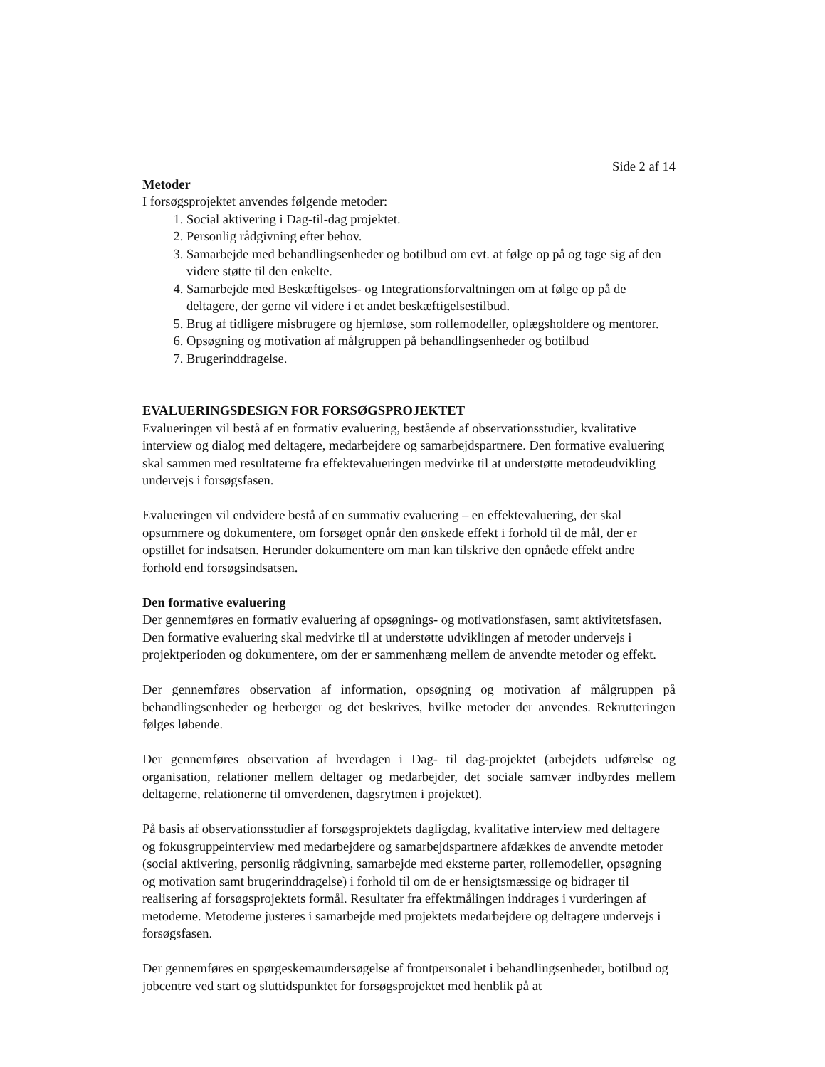Side 2 af 14
Metoder
I forsøgsprojektet anvendes følgende metoder:
1. Social aktivering i Dag-til-dag projektet.
2. Personlig rådgivning efter behov.
3. Samarbejde med behandlingsenheder og botilbud om evt. at følge op på og tage sig af den videre støtte til den enkelte.
4. Samarbejde med Beskæftigelses- og Integrationsforvaltningen om at følge op på de deltagere, der gerne vil videre i et andet beskæftigelsestilbud.
5. Brug af tidligere misbrugere og hjemløse, som rollemodeller, oplægsholdere og mentorer.
6. Opsøgning og motivation af målgruppen på behandlingsenheder og botilbud
7. Brugerinddragelse.
EVALUERINGSDESIGN FOR FORSØGSPROJEKTET
Evalueringen vil bestå af en formativ evaluering, bestående af observationsstudier, kvalitative interview og dialog med deltagere, medarbejdere og samarbejdspartnere. Den formative evaluering skal sammen med resultaterne fra effektevalueringen medvirke til at understøtte metodeudvikling undervejs i forsøgsfasen.
Evalueringen vil endvidere bestå af en summativ evaluering – en effektevaluering, der skal opsummere og dokumentere, om forsøget opnår den ønskede effekt i forhold til de mål, der er opstillet for indsatsen. Herunder dokumentere om man kan tilskrive den opnåede effekt andre forhold end forsøgsindsatsen.
Den formative evaluering
Der gennemføres en formativ evaluering af opsøgnings- og motivationsfasen, samt aktivitetsfasen. Den formative evaluering skal medvirke til at understøtte udviklingen af metoder undervejs i projektperioden og dokumentere, om der er sammenhæng mellem de anvendte metoder og effekt.
Der gennemføres observation af information, opsøgning og motivation af målgruppen på behandlingsenheder og herberger og det beskrives, hvilke metoder der anvendes. Rekrutteringen følges løbende.
Der gennemføres observation af hverdagen i Dag- til dag-projektet (arbejdets udførelse og organisation, relationer mellem deltager og medarbejder, det sociale samvær indbyrdes mellem deltagerne, relationerne til omverdenen, dagsrytmen i projektet).
På basis af observationsstudier af forsøgsprojektets dagligdag, kvalitative interview med deltagere og fokusgruppeinterview med medarbejdere og samarbejdspartnere afdækkes de anvendte metoder (social aktivering, personlig rådgivning, samarbejde med eksterne parter, rollemodeller, opsøgning og motivation samt brugerinddragelse) i forhold til om de er hensigtsmæssige og bidrager til realisering af forsøgsprojektets formål. Resultater fra effektmålingen inddrages i vurderingen af metoderne. Metoderne justeres i samarbejde med projektets medarbejdere og deltagere undervejs i forsøgsfasen.
Der gennemføres en spørgeskemaundersøgelse af frontpersonalet i behandlingsenheder, botilbud og jobcentre ved start og sluttidspunktet for forsøgsprojektet med henblik på at